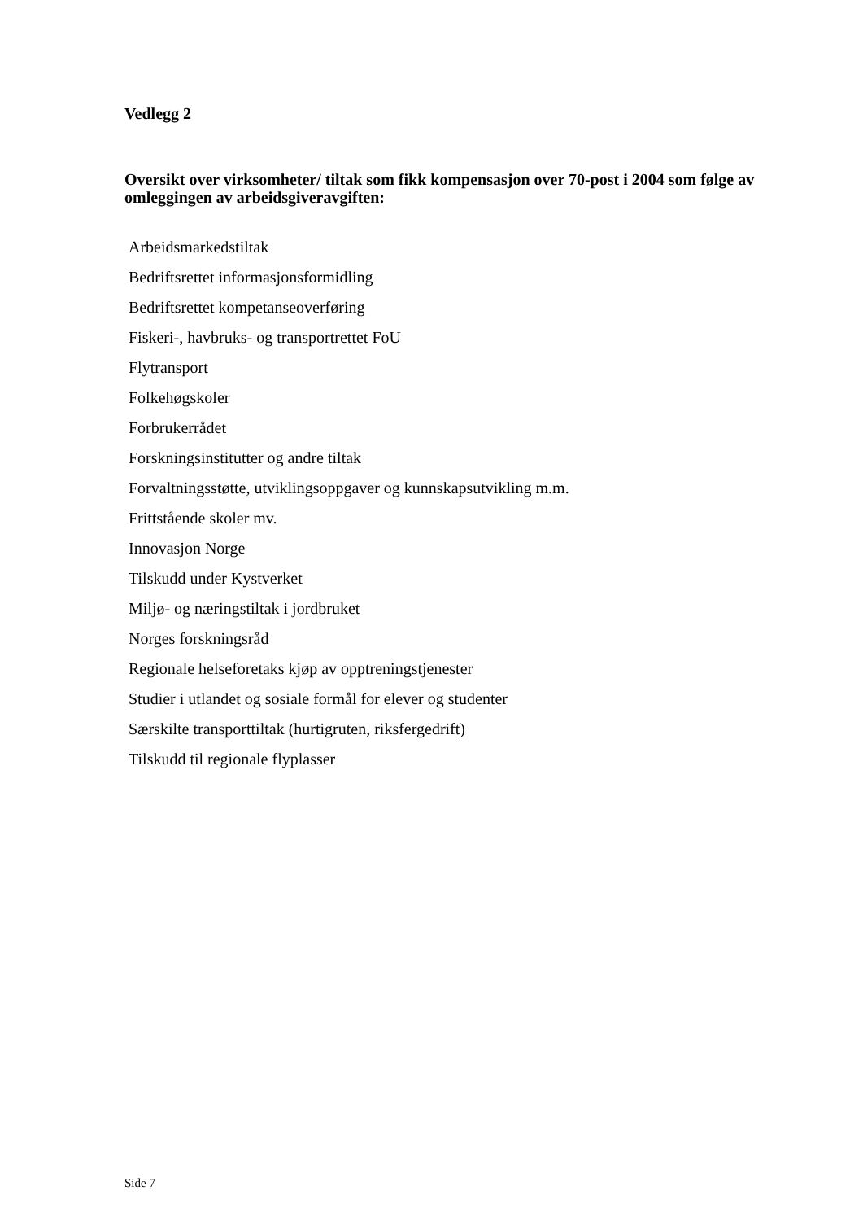Vedlegg 2
Oversikt over virksomheter/ tiltak som fikk kompensasjon over 70-post i 2004 som følge av omleggingen av arbeidsgiveravgiften:
Arbeidsmarkedstiltak
Bedriftsrettet informasjonsformidling
Bedriftsrettet kompetanseoverføring
Fiskeri-, havbruks- og transportrettet FoU
Flytransport
Folkehøgskoler
Forbrukerrådet
Forskningsinstitutter og andre tiltak
Forvaltningsstøtte, utviklingsoppgaver og kunnskapsutvikling m.m.
Frittstående skoler mv.
Innovasjon Norge
Tilskudd under Kystverket
Miljø- og næringstiltak i jordbruket
Norges forskningsråd
Regionale helseforetaks kjøp av opptreningstjenester
Studier i utlandet og sosiale formål for elever og studenter
Særskilte transporttiltak (hurtigruten, riksfergedrift)
Tilskudd til regionale flyplasser
Side 7